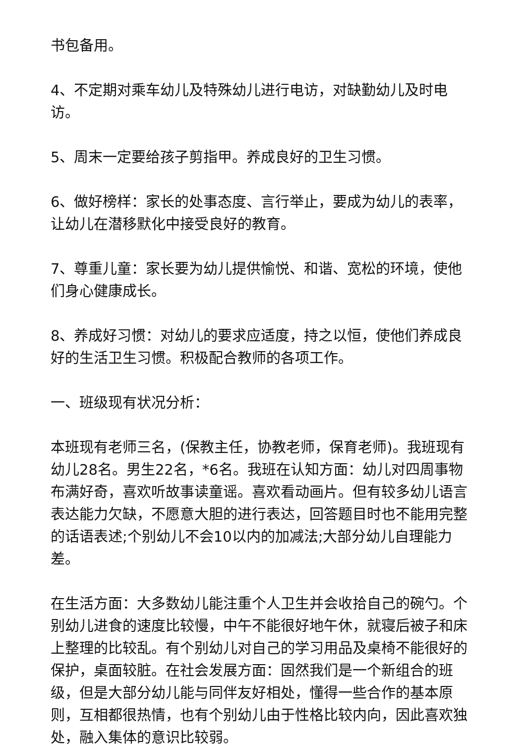书包备用。
4、不定期对乘车幼儿及特殊幼儿进行电访，对缺勤幼儿及时电访。
5、周末一定要给孩子剪指甲。养成良好的卫生习惯。
6、做好榜样：家长的处事态度、言行举止，要成为幼儿的表率，让幼儿在潜移默化中接受良好的教育。
7、尊重儿童：家长要为幼儿提供愉悦、和谐、宽松的环境，使他们身心健康成长。
8、养成好习惯：对幼儿的要求应适度，持之以恒，使他们养成良好的生活卫生习惯。积极配合教师的各项工作。
一、班级现有状况分析：
本班现有老师三名，(保教主任，协教老师，保育老师)。我班现有幼儿28名。男生22名，*6名。我班在认知方面：幼儿对四周事物布满好奇，喜欢听故事读童谣。喜欢看动画片。但有较多幼儿语言表达能力欠缺，不愿意大胆的进行表达，回答题目时也不能用完整的话语表述;个别幼儿不会10以内的加减法;大部分幼儿自理能力差。
在生活方面：大多数幼儿能注重个人卫生并会收拾自己的碗勺。个别幼儿进食的速度比较慢，中午不能很好地午休，就寝后被子和床上整理的比较乱。有个别幼儿对自己的学习用品及桌椅不能很好的保护，桌面较脏。在社会发展方面：固然我们是一个新组合的班级，但是大部分幼儿能与同伴友好相处，懂得一些合作的基本原则，互相都很热情，也有个别幼儿由于性格比较内向，因此喜欢独处，融入集体的意识比较弱。